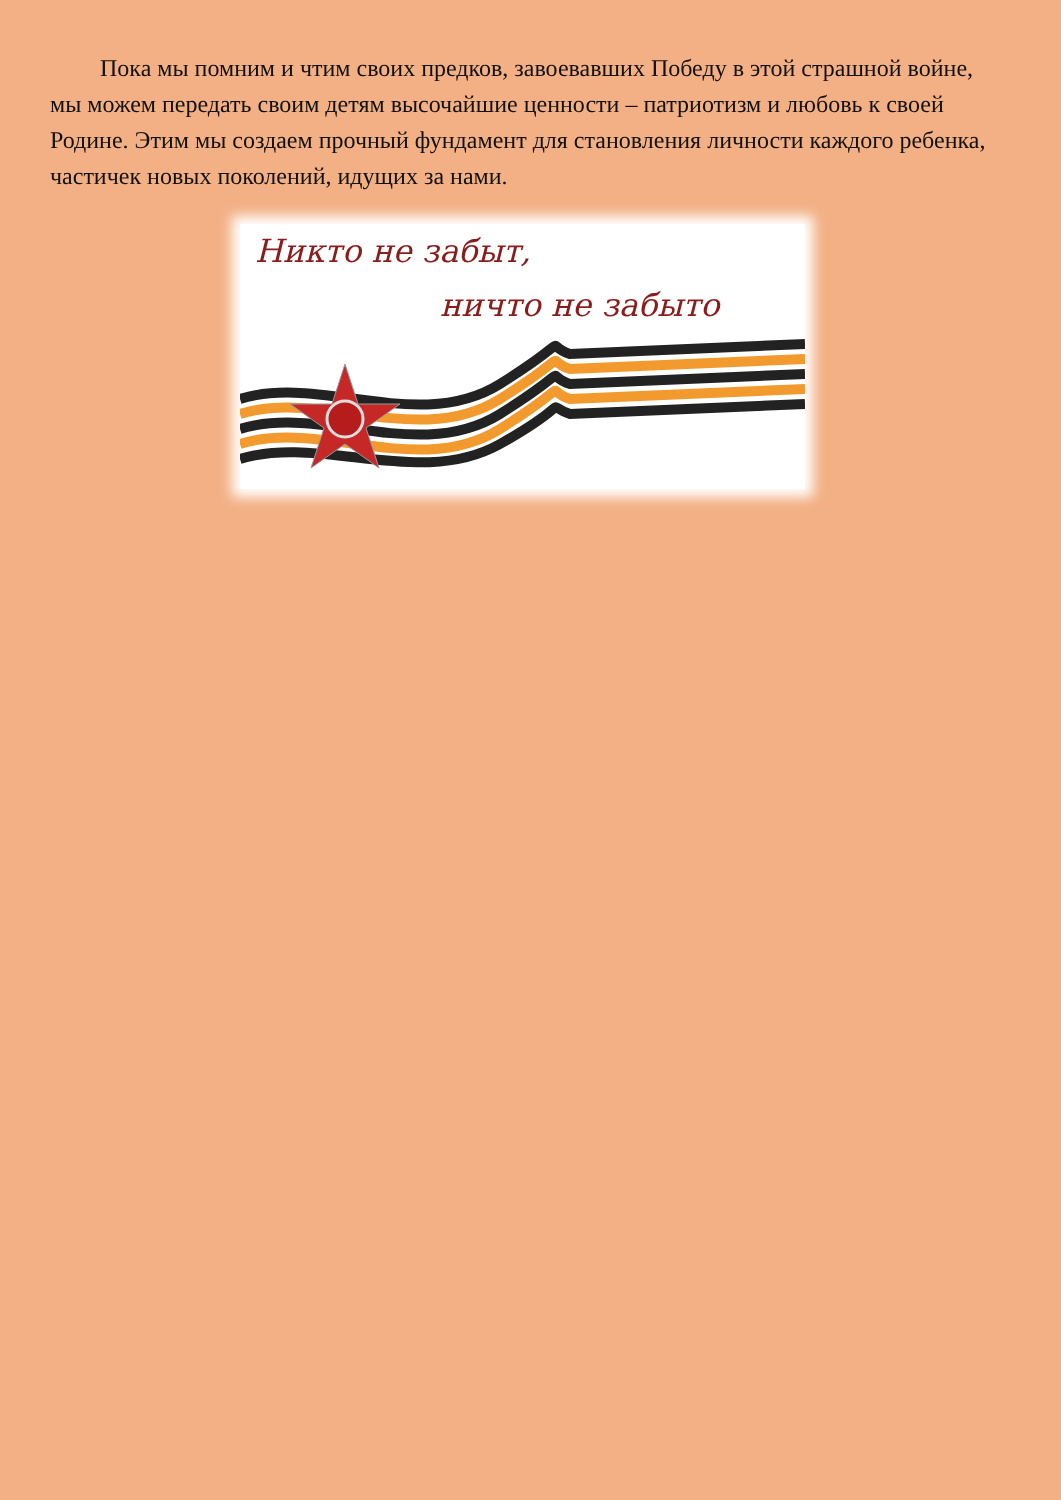Пока мы помним и чтим своих предков, завоевавших Победу в этой страшной войне, мы можем передать своим детям высочайшие ценности – патриотизм и любовь к своей Родине. Этим мы создаем прочный фундамент для становления личности каждого ребенка, частичек новых поколений, идущих за нами.
Никто не забыт,
ничто не забыто